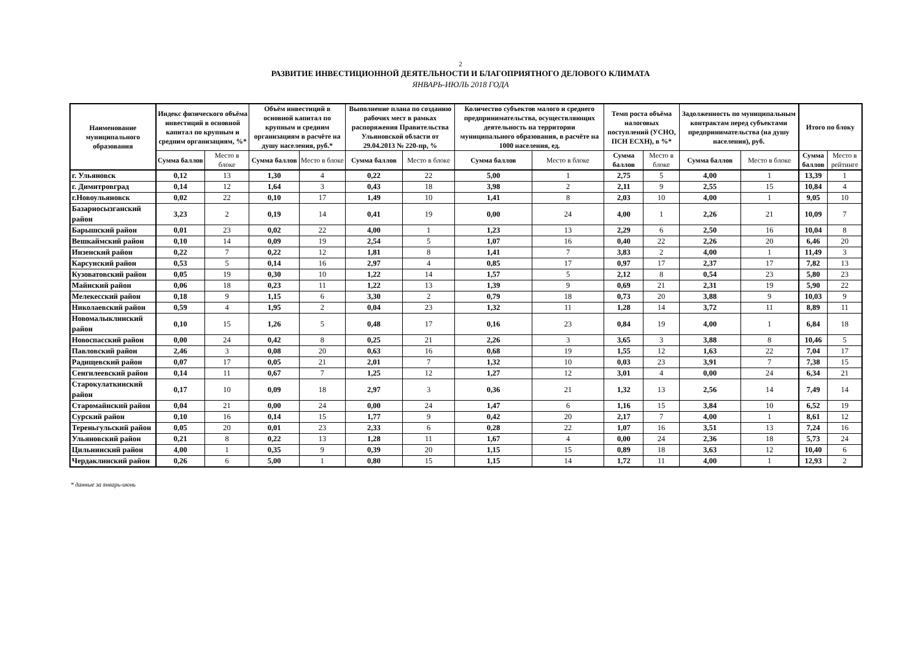2
РАЗВИТИЕ ИНВЕСТИЦИОННОЙ ДЕЯТЕЛЬНОСТИ И БЛАГОПРИЯТНОГО ДЕЛОВОГО КЛИМАТА
ЯНВАРЬ-ИЮЛЬ 2018 ГОДА
| Наименование муниципального образования | Индекс физического объёма инвестиций в основной капитал по крупным и средним организациям, %* | | Объём инвестиций в основной капитал по крупным и средним организациям в расчёте на душу населения, руб.* | | Выполнение плана по созданию рабочих мест в рамках распоряжения Правительства Ульяновской области от 29.04.2013 № 220-пр, % | | Количество субъектов малого и среднего предпринимательства, осуществляющих деятельность на территории муниципального образования, в расчёте на 1000 населения, ед. | | Темп роста объёма налоговых поступлений (УСНО, ПСН ЕСХН), в %* | | Задолженность по муниципальным контрактам перед субъектами предпринимательства (на душу населения), руб. | | Итого по блоку | |
| --- | --- | --- | --- | --- | --- | --- | --- | --- | --- | --- | --- | --- | --- | --- |
| | Сумма баллов | Место в блоке | Сумма баллов | Место в блоке | Сумма баллов | Место в блоке | Сумма баллов | Место в блоке | Сумма баллов | Место в блоке | Сумма баллов | Место в блоке | Сумма баллов | Место в рейтинге |
| г. Ульяновск | 0,12 | 13 | 1,30 | 4 | 0,22 | 22 | 5,00 | 1 | 2,75 | 5 | 4,00 | 1 | 13,39 | 1 |
| г. Димитровград | 0,14 | 12 | 1,64 | 3 | 0,43 | 18 | 3,98 | 2 | 2,11 | 9 | 2,55 | 15 | 10,84 | 4 |
| г.Новоульяновск | 0,02 | 22 | 0,10 | 17 | 1,49 | 10 | 1,41 | 8 | 2,03 | 10 | 4,00 | 1 | 9,05 | 10 |
| Базарносызганский район | 3,23 | 2 | 0,19 | 14 | 0,41 | 19 | 0,00 | 24 | 4,00 | 1 | 2,26 | 21 | 10,09 | 7 |
| Барышский район | 0,01 | 23 | 0,02 | 22 | 4,00 | 1 | 1,23 | 13 | 2,29 | 6 | 2,50 | 16 | 10,04 | 8 |
| Вешкаймский район | 0,10 | 14 | 0,09 | 19 | 2,54 | 5 | 1,07 | 16 | 0,40 | 22 | 2,26 | 20 | 6,46 | 20 |
| Инзенский район | 0,22 | 7 | 0,22 | 12 | 1,81 | 8 | 1,41 | 7 | 3,83 | 2 | 4,00 | 1 | 11,49 | 3 |
| Карсунский район | 0,53 | 5 | 0,14 | 16 | 2,97 | 4 | 0,85 | 17 | 0,97 | 17 | 2,37 | 17 | 7,82 | 13 |
| Кузоватовский район | 0,05 | 19 | 0,30 | 10 | 1,22 | 14 | 1,57 | 5 | 2,12 | 8 | 0,54 | 23 | 5,80 | 23 |
| Майнский район | 0,06 | 18 | 0,23 | 11 | 1,22 | 13 | 1,39 | 9 | 0,69 | 21 | 2,31 | 19 | 5,90 | 22 |
| Мелекесский район | 0,18 | 9 | 1,15 | 6 | 3,30 | 2 | 0,79 | 18 | 0,73 | 20 | 3,88 | 9 | 10,03 | 9 |
| Николаевский район | 0,59 | 4 | 1,95 | 2 | 0,04 | 23 | 1,32 | 11 | 1,28 | 14 | 3,72 | 11 | 8,89 | 11 |
| Новомалыклинский район | 0,10 | 15 | 1,26 | 5 | 0,48 | 17 | 0,16 | 23 | 0,84 | 19 | 4,00 | 1 | 6,84 | 18 |
| Новоспасский район | 0,00 | 24 | 0,42 | 8 | 0,25 | 21 | 2,26 | 3 | 3,65 | 3 | 3,88 | 8 | 10,46 | 5 |
| Павловский район | 2,46 | 3 | 0,08 | 20 | 0,63 | 16 | 0,68 | 19 | 1,55 | 12 | 1,63 | 22 | 7,04 | 17 |
| Радищевский район | 0,07 | 17 | 0,05 | 21 | 2,01 | 7 | 1,32 | 10 | 0,03 | 23 | 3,91 | 7 | 7,38 | 15 |
| Сенгилеевский район | 0,14 | 11 | 0,67 | 7 | 1,25 | 12 | 1,27 | 12 | 3,01 | 4 | 0,00 | 24 | 6,34 | 21 |
| Старокулаткинский район | 0,17 | 10 | 0,09 | 18 | 2,97 | 3 | 0,36 | 21 | 1,32 | 13 | 2,56 | 14 | 7,49 | 14 |
| Старомайнский район | 0,04 | 21 | 0,00 | 24 | 0,00 | 24 | 1,47 | 6 | 1,16 | 15 | 3,84 | 10 | 6,52 | 19 |
| Сурский район | 0,10 | 16 | 0,14 | 15 | 1,77 | 9 | 0,42 | 20 | 2,17 | 7 | 4,00 | 1 | 8,61 | 12 |
| Тереньгульский район | 0,05 | 20 | 0,01 | 23 | 2,33 | 6 | 0,28 | 22 | 1,07 | 16 | 3,51 | 13 | 7,24 | 16 |
| Ульяновский район | 0,21 | 8 | 0,22 | 13 | 1,28 | 11 | 1,67 | 4 | 0,00 | 24 | 2,36 | 18 | 5,73 | 24 |
| Цильнинский район | 4,00 | 1 | 0,35 | 9 | 0,39 | 20 | 1,15 | 15 | 0,89 | 18 | 3,63 | 12 | 10,40 | 6 |
| Чердаклинский район | 0,26 | 6 | 5,00 | 1 | 0,80 | 15 | 1,15 | 14 | 1,72 | 11 | 4,00 | 1 | 12,93 | 2 |
* данные за январь-июнь